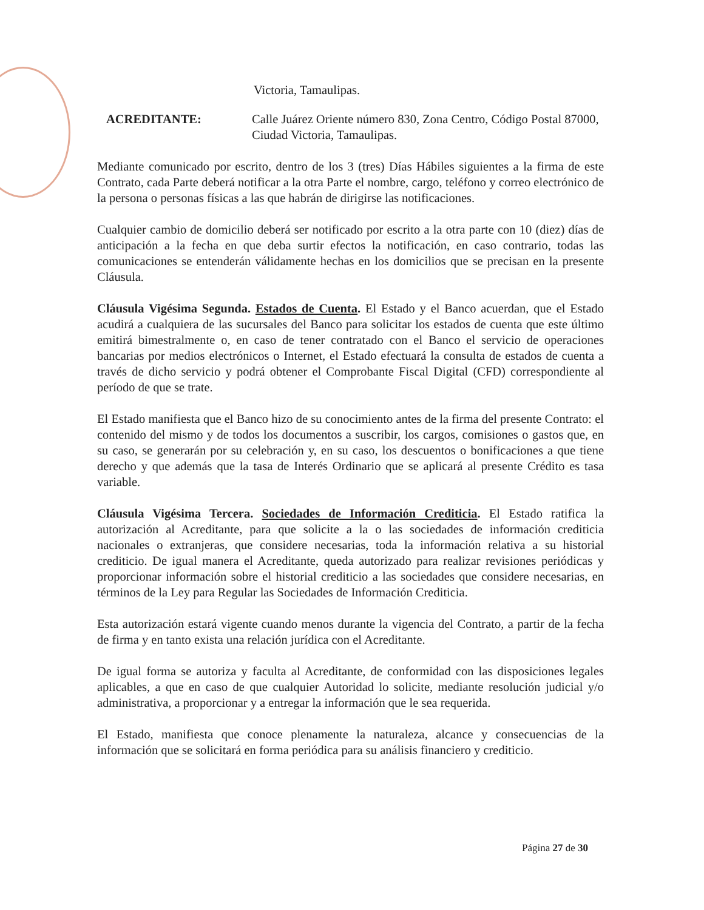Victoria, Tamaulipas.
ACREDITANTE: Calle Juárez Oriente número 830, Zona Centro, Código Postal 87000, Ciudad Victoria, Tamaulipas.
Mediante comunicado por escrito, dentro de los 3 (tres) Días Hábiles siguientes a la firma de este Contrato, cada Parte deberá notificar a la otra Parte el nombre, cargo, teléfono y correo electrónico de la persona o personas físicas a las que habrán de dirigirse las notificaciones.
Cualquier cambio de domicilio deberá ser notificado por escrito a la otra parte con 10 (diez) días de anticipación a la fecha en que deba surtir efectos la notificación, en caso contrario, todas las comunicaciones se entenderán válidamente hechas en los domicilios que se precisan en la presente Cláusula.
Cláusula Vigésima Segunda. Estados de Cuenta. El Estado y el Banco acuerdan, que el Estado acudirá a cualquiera de las sucursales del Banco para solicitar los estados de cuenta que este último emitirá bimestralmente o, en caso de tener contratado con el Banco el servicio de operaciones bancarias por medios electrónicos o Internet, el Estado efectuará la consulta de estados de cuenta a través de dicho servicio y podrá obtener el Comprobante Fiscal Digital (CFD) correspondiente al período de que se trate.
El Estado manifiesta que el Banco hizo de su conocimiento antes de la firma del presente Contrato: el contenido del mismo y de todos los documentos a suscribir, los cargos, comisiones o gastos que, en su caso, se generarán por su celebración y, en su caso, los descuentos o bonificaciones a que tiene derecho y que además que la tasa de Interés Ordinario que se aplicará al presente Crédito es tasa variable.
Cláusula Vigésima Tercera. Sociedades de Información Crediticia. El Estado ratifica la autorización al Acreditante, para que solicite a la o las sociedades de información crediticia nacionales o extranjeras, que considere necesarias, toda la información relativa a su historial crediticio. De igual manera el Acreditante, queda autorizado para realizar revisiones periódicas y proporcionar información sobre el historial crediticio a las sociedades que considere necesarias, en términos de la Ley para Regular las Sociedades de Información Crediticia.
Esta autorización estará vigente cuando menos durante la vigencia del Contrato, a partir de la fecha de firma y en tanto exista una relación jurídica con el Acreditante.
De igual forma se autoriza y faculta al Acreditante, de conformidad con las disposiciones legales aplicables, a que en caso de que cualquier Autoridad lo solicite, mediante resolución judicial y/o administrativa, a proporcionar y a entregar la información que le sea requerida.
El Estado, manifiesta que conoce plenamente la naturaleza, alcance y consecuencias de la información que se solicitará en forma periódica para su análisis financiero y crediticio.
Página 27 de 30